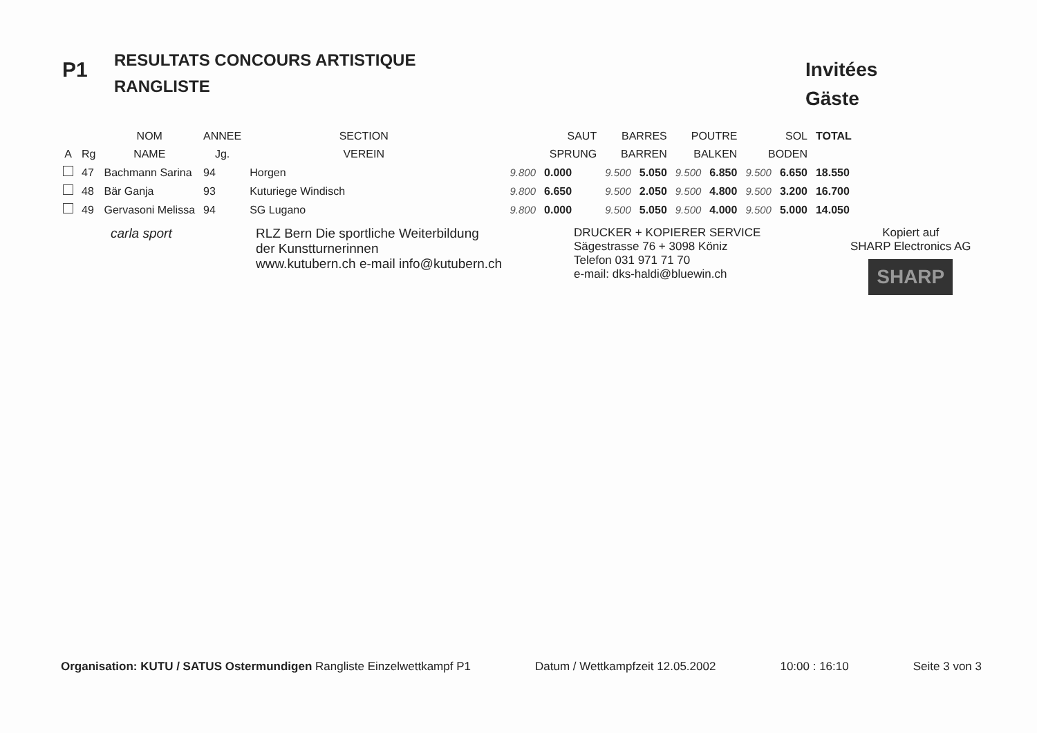P1
RESULTATS CONCOURS ARTISTIQUE
RANGLISTE
Invitées
Gäste
| | | NOM | ANNEE | SECTION | SAUT | | BARRES | | POUTRE | | SOL | | TOTAL |
| --- | --- | --- | --- | --- | --- | --- | --- | --- | --- | --- | --- | --- | --- |
| A | Rg | NAME | Jg. | VEREIN | SPRUNG | | BARREN | | BALKEN | | BODEN | | |
| | 47 | Bachmann Sarina | 94 | Horgen | 9.800 | 0.000 | 9.500 | 5.050 | 9.500 | 6.850 | 9.500 | 6.650 | 18.550 |
| | 48 | Bär Ganja | 93 | Kuturiege Windisch | 9.800 | 6.650 | 9.500 | 2.050 | 9.500 | 4.800 | 9.500 | 3.200 | 16.700 |
| | 49 | Gervasoni Melissa | 94 | SG Lugano | 9.800 | 0.000 | 9.500 | 5.050 | 9.500 | 4.000 | 9.500 | 5.000 | 14.050 |
carla sport RLZ Bern Die sportliche Weiterbildung
der Kunstturnerinnen
www.kutubern.ch e-mail info@kutubern.ch
DRUCKER + KOPIERER SERVICE
Sägestrasse 76 + 3098 Köniz
Telefon 031 971 71 70
e-mail: dks-haldi@bluewin.ch
Kopiert auf
SHARP Electronics AG
SHARP
Organisation: KUTU / SATUS Ostermundigen Rangliste Einzelwettkampf P1 Datum / Wettkampfzeit 12.05.2002 10:00 : 16:10 Seite 3 von 3